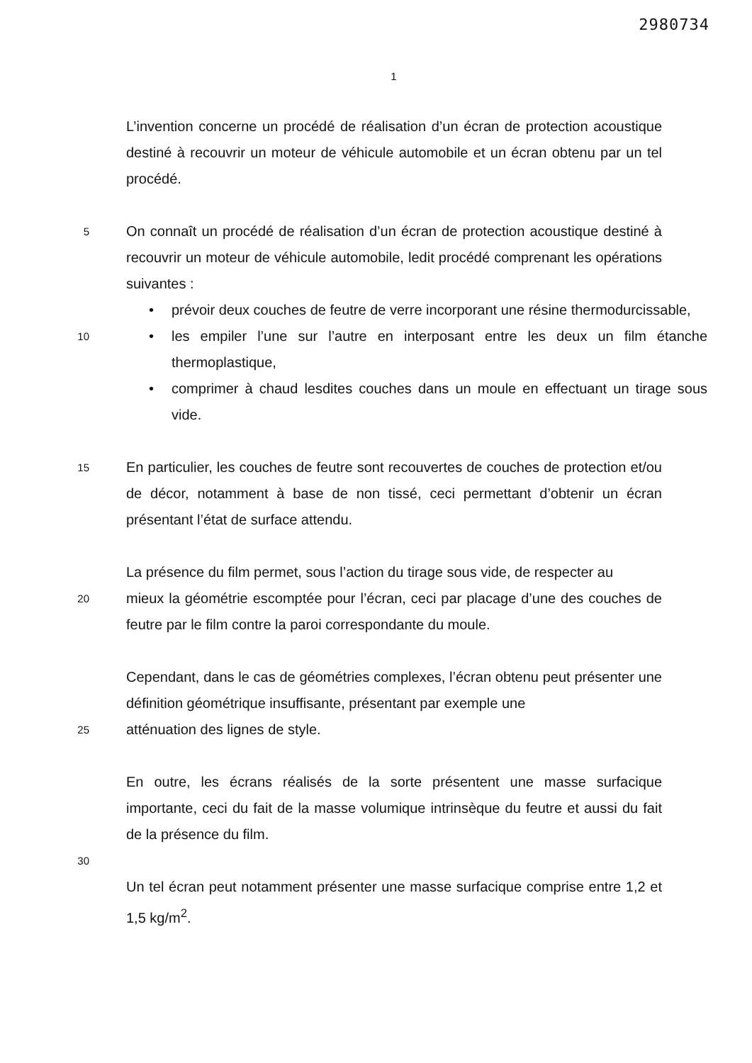2980734
1
L’invention concerne un procédé de réalisation d’un écran de protection acoustique destiné à recouvrir un moteur de véhicule automobile et un écran obtenu par un tel procédé.
5
On connaît un procédé de réalisation d’un écran de protection acoustique destiné à recouvrir un moteur de véhicule automobile, ledit procédé comprenant les opérations suivantes :
• prévoir deux couches de feutre de verre incorporant une résine thermodurcissable,
10
• les empiler l’une sur l’autre en interposant entre les deux un film étanche thermoplastique,
• comprimer à chaud lesdites couches dans un moule en effectuant un tirage sous vide.
15
En particulier, les couches de feutre sont recouvertes de couches de protection et/ou de décor, notamment à base de non tissé, ceci permettant d’obtenir un écran présentant l’état de surface attendu.
La présence du film permet, sous l’action du tirage sous vide, de respecter au
20
mieux la géométrie escomptée pour l’écran, ceci par placage d’une des couches de feutre par le film contre la paroi correspondante du moule.
Cependant, dans le cas de géométries complexes, l’écran obtenu peut présenter une définition géométrique insuffisante, présentant par exemple une
25
atténuation des lignes de style.
En outre, les écrans réalisés de la sorte présentent une masse surfacique importante, ceci du fait de la masse volumique intrinsèque du feutre et aussi du fait de la présence du film.
30
Un tel écran peut notamment présenter une masse surfacique comprise entre 1,2 et 1,5 kg/m<sup>2</sup>.